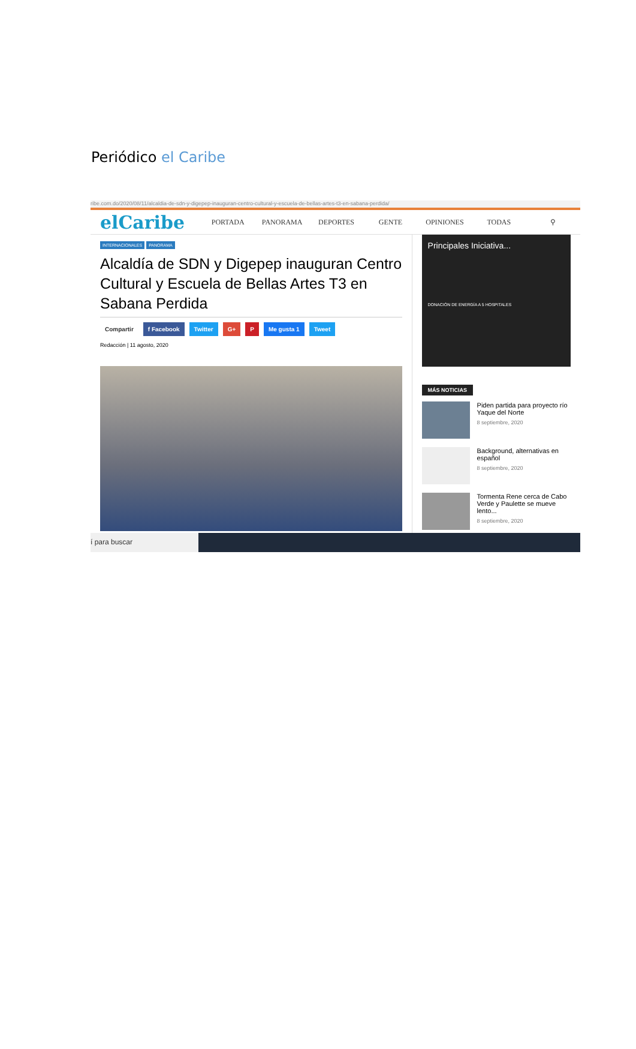Periódico el Caribe
ribe.com.do/2020/08/11/alcaldia-de-sdn-y-digepep-inauguran-centro-cultural-y-escuela-de-bellas-artes-t3-en-sabana-perdida/
elCaribe
PORTADA PANORAMA DEPORTES GENTE OPINIONES TODAS ⚲
INTERNACIONALES PANORAMA
Alcaldía de SDN y Digepep inauguran Centro Cultural y Escuela de Bellas Artes T3 en Sabana Perdida
Compartir f Facebook Twitter G+ P Me gusta 1 Tweet
Redacción | 11 agosto, 2020
Principales Iniciativa...
DONACIÓN DE ENERGÍA A 5 HOSPITALES
MÁS NOTICIAS
Piden partida para proyecto río Yaque del Norte
8 septiembre, 2020
Background, alternativas en español
8 septiembre, 2020
Tormenta Rene cerca de Cabo Verde y Paulette se mueve lento...
8 septiembre, 2020
í para buscar